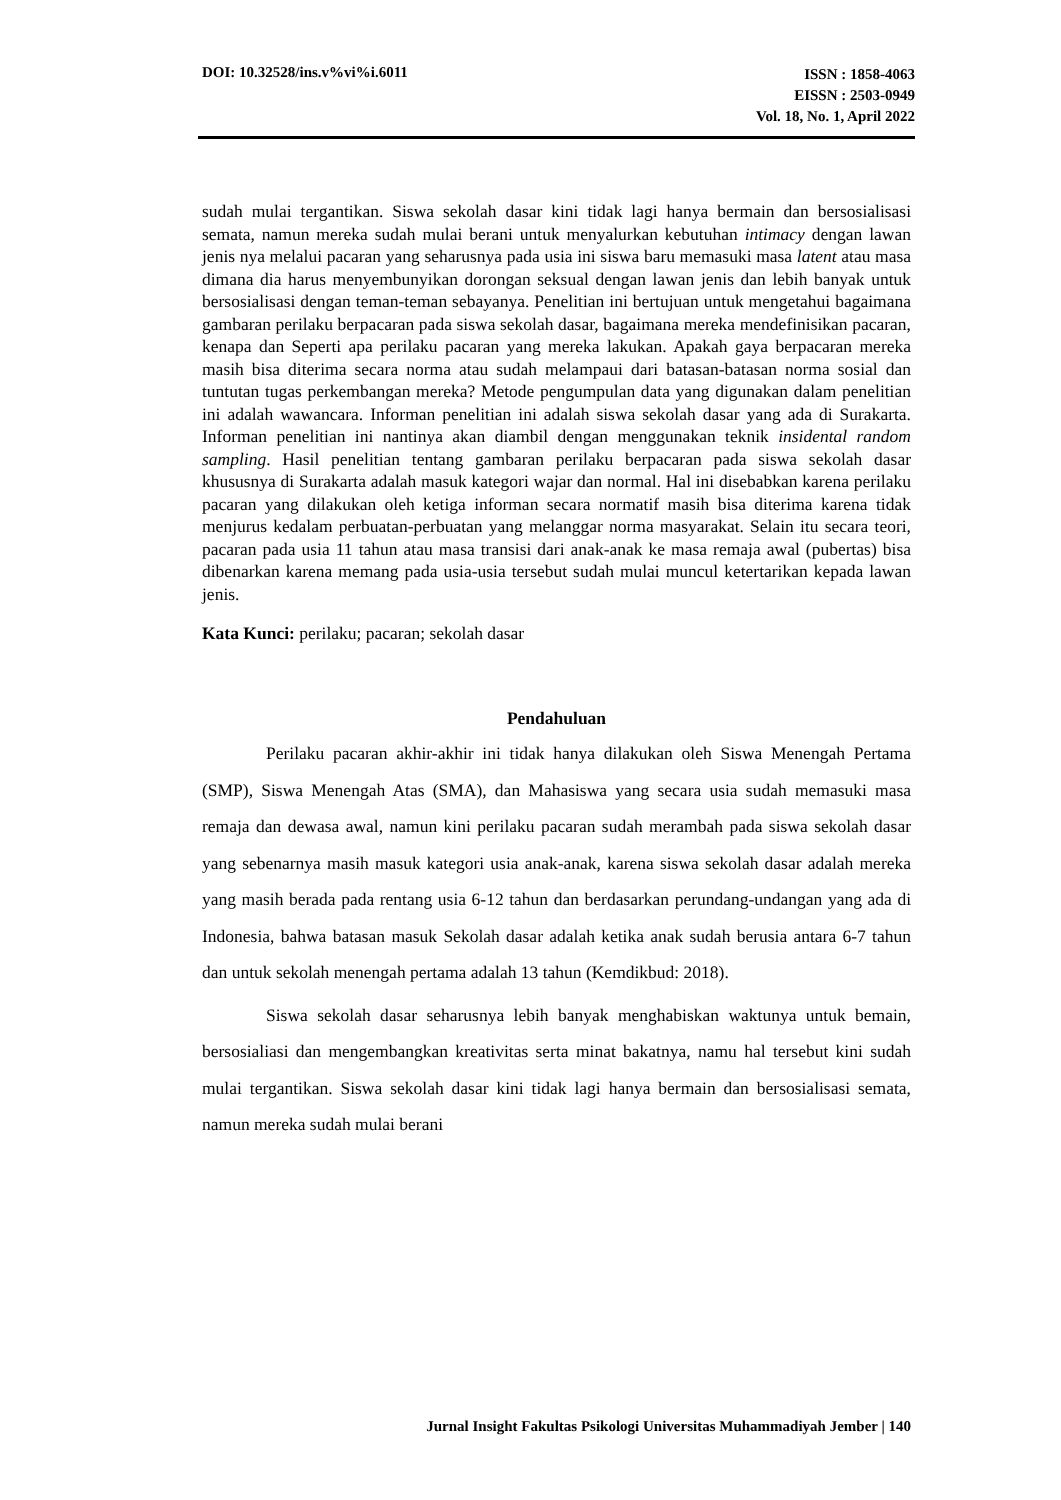DOI: 10.32528/ins.v%vi%i.6011 ISSN : 1858-4063
EISSN : 2503-0949
Vol. 18, No. 1, April 2022
sudah mulai tergantikan. Siswa sekolah dasar kini tidak lagi hanya bermain dan bersosialisasi semata, namun mereka sudah mulai berani untuk menyalurkan kebutuhan intimacy dengan lawan jenis nya melalui pacaran yang seharusnya pada usia ini siswa baru memasuki masa latent atau masa dimana dia harus menyembunyikan dorongan seksual dengan lawan jenis dan lebih banyak untuk bersosialisasi dengan teman-teman sebayanya. Penelitian ini bertujuan untuk mengetahui bagaimana gambaran perilaku berpacaran pada siswa sekolah dasar, bagaimana mereka mendefinisikan pacaran, kenapa dan Seperti apa perilaku pacaran yang mereka lakukan. Apakah gaya berpacaran mereka masih bisa diterima secara norma atau sudah melampaui dari batasan-batasan norma sosial dan tuntutan tugas perkembangan mereka? Metode pengumpulan data yang digunakan dalam penelitian ini adalah wawancara. Informan penelitian ini adalah siswa sekolah dasar yang ada di Surakarta. Informan penelitian ini nantinya akan diambil dengan menggunakan teknik insidental random sampling. Hasil penelitian tentang gambaran perilaku berpacaran pada siswa sekolah dasar khususnya di Surakarta adalah masuk kategori wajar dan normal. Hal ini disebabkan karena perilaku pacaran yang dilakukan oleh ketiga informan secara normatif masih bisa diterima karena tidak menjurus kedalam perbuatan-perbuatan yang melanggar norma masyarakat. Selain itu secara teori, pacaran pada usia 11 tahun atau masa transisi dari anak-anak ke masa remaja awal (pubertas) bisa dibenarkan karena memang pada usia-usia tersebut sudah mulai muncul ketertarikan kepada lawan jenis.
Kata Kunci: perilaku; pacaran; sekolah dasar
Pendahuluan
Perilaku pacaran akhir-akhir ini tidak hanya dilakukan oleh Siswa Menengah Pertama (SMP), Siswa Menengah Atas (SMA), dan Mahasiswa yang secara usia sudah memasuki masa remaja dan dewasa awal, namun kini perilaku pacaran sudah merambah pada siswa sekolah dasar yang sebenarnya masih masuk kategori usia anak-anak, karena siswa sekolah dasar adalah mereka yang masih berada pada rentang usia 6-12 tahun dan berdasarkan perundang-undangan yang ada di Indonesia, bahwa batasan masuk Sekolah dasar adalah ketika anak sudah berusia antara 6-7 tahun dan untuk sekolah menengah pertama adalah 13 tahun (Kemdikbud: 2018).
Siswa sekolah dasar seharusnya lebih banyak menghabiskan waktunya untuk bemain, bersosialiasi dan mengembangkan kreativitas serta minat bakatnya, namu hal tersebut kini sudah mulai tergantikan. Siswa sekolah dasar kini tidak lagi hanya bermain dan bersosialisasi semata, namun mereka sudah mulai berani
Jurnal Insight Fakultas Psikologi Universitas Muhammadiyah Jember | 140